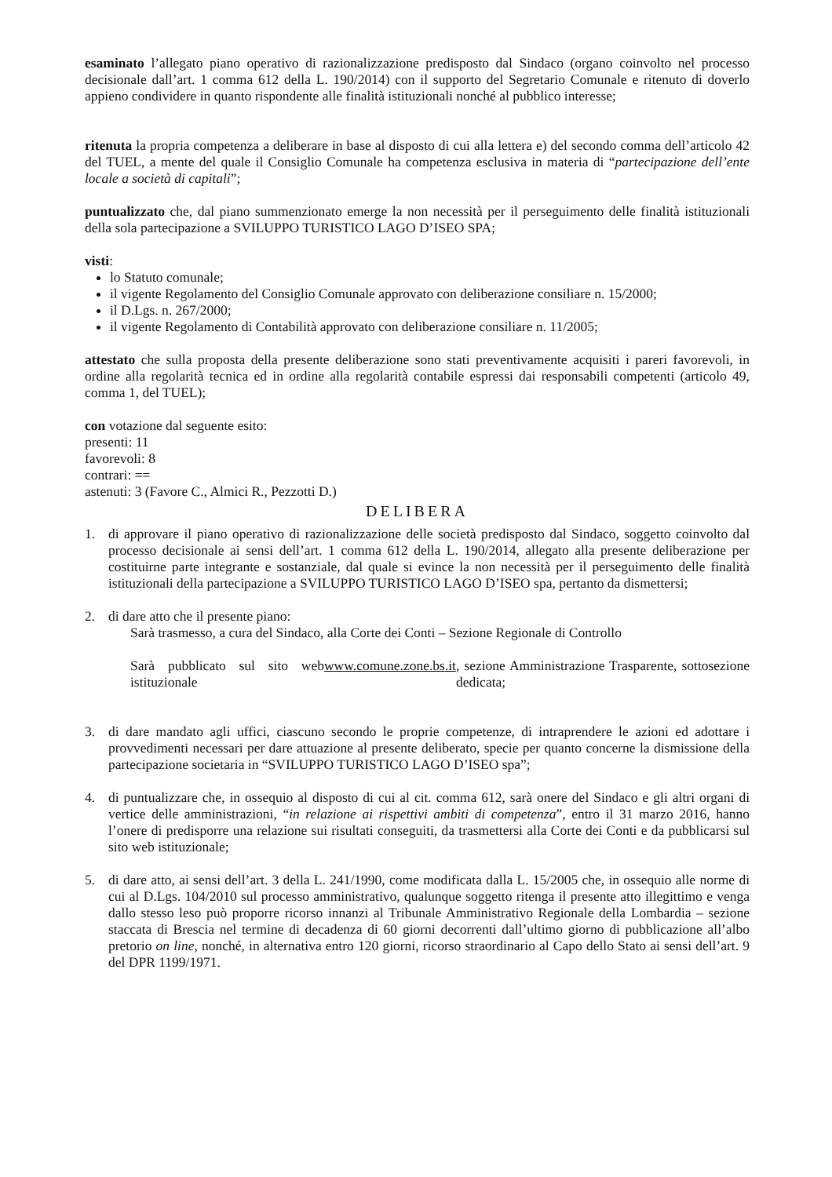esaminato l’allegato piano operativo di razionalizzazione predisposto dal Sindaco (organo coinvolto nel processo decisionale dall’art. 1 comma 612 della L. 190/2014) con il supporto del Segretario Comunale e ritenuto di doverlo appieno condividere in quanto rispondente alle finalità istituzionali nonché al pubblico interesse;
ritenuta la propria competenza a deliberare in base al disposto di cui alla lettera e) del secondo comma dell’articolo 42 del TUEL, a mente del quale il Consiglio Comunale ha competenza esclusiva in materia di “partecipazione dell’ente locale a società di capitali”;
puntualizzato che, dal piano summenzionato emerge la non necessità per il perseguimento delle finalità istituzionali della sola partecipazione a SVILUPPO TURISTICO LAGO D’ISEO SPA;
visti:
lo Statuto comunale;
il vigente Regolamento del Consiglio Comunale approvato con deliberazione consiliare n. 15/2000;
il D.Lgs. n. 267/2000;
il vigente Regolamento di Contabilità approvato con deliberazione consiliare n. 11/2005;
attestato che sulla proposta della presente deliberazione sono stati preventivamente acquisiti i pareri favorevoli, in ordine alla regolarità tecnica ed in ordine alla regolarità contabile espressi dai responsabili competenti (articolo 49, comma 1, del TUEL);
con votazione dal seguente esito:
presenti: 11
favorevoli: 8
contrari: ==
astenuti: 3 (Favore C., Almici R., Pezzotti D.)
DELIBERA
1. di approvare il piano operativo di razionalizzazione delle società predisposto dal Sindaco, soggetto coinvolto dal processo decisionale ai sensi dell’art. 1 comma 612 della L. 190/2014, allegato alla presente deliberazione per costituirne parte integrante e sostanziale, dal quale si evince la non necessità per il perseguimento delle finalità istituzionali della partecipazione a SVILUPPO TURISTICO LAGO D’ISEO spa, pertanto da dismettersi;
2. di dare atto che il presente piano:
Sarà trasmesso, a cura del Sindaco, alla Corte dei Conti – Sezione Regionale di Controllo
Sarà pubblicato sul sito web istituzionale www.comune.zone.bs.it, sezione Amministrazione Trasparente, sottosezione dedicata;
3. di dare mandato agli uffici, ciascuno secondo le proprie competenze, di intraprendere le azioni ed adottare i provvedimenti necessari per dare attuazione al presente deliberato, specie per quanto concerne la dismissione della partecipazione societaria in “SVILUPPO TURISTICO LAGO D’ISEO spa”;
4. di puntualizzare che, in ossequio al disposto di cui al cit. comma 612, sarà onere del Sindaco e gli altri organi di vertice delle amministrazioni, “in relazione ai rispettivi ambiti di competenza”, entro il 31 marzo 2016, hanno l’onere di predisporre una relazione sui risultati conseguiti, da trasmettersi alla Corte dei Conti e da pubblicarsi sul sito web istituzionale;
5. di dare atto, ai sensi dell’art. 3 della L. 241/1990, come modificata dalla L. 15/2005 che, in ossequio alle norme di cui al D.Lgs. 104/2010 sul processo amministrativo, qualunque soggetto ritenga il presente atto illegittimo e venga dallo stesso leso può proporre ricorso innanzi al Tribunale Amministrativo Regionale della Lombardia – sezione staccata di Brescia nel termine di decadenza di 60 giorni decorrenti dall’ultimo giorno di pubblicazione all’albo pretorio on line, nonché, in alternativa entro 120 giorni, ricorso straordinario al Capo dello Stato ai sensi dell’art. 9 del DPR 1199/1971.